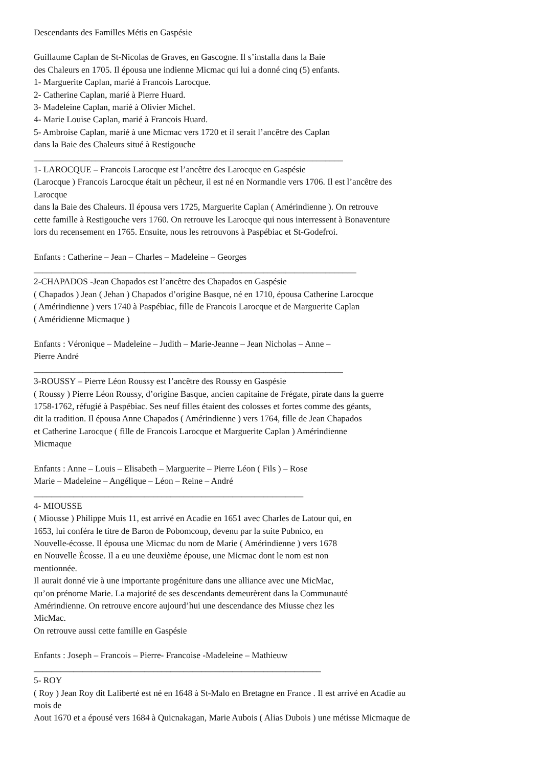Descendants des Familles Métis en Gaspésie
Guillaume Caplan de St-Nicolas de Graves, en Gascogne. Il s’installa dans la Baie
des Chaleurs en 1705. Il épousa une indienne Micmac qui lui a donné cinq (5) enfants.
1- Marguerite Caplan, marié à Francois Larocque.
2- Catherine Caplan, marié à Pierre Huard.
3- Madeleine Caplan, marié à Olivier Michel.
4- Marie Louise Caplan, marié à Francois Huard.
5- Ambroise Caplan, marié à une Micmac vers 1720 et il serait l’ancêtre des Caplan
dans la Baie des Chaleurs situé à Restigouche
______________________________________________________________________
1- LAROCQUE – Francois Larocque est l’ancêtre des Larocque en Gaspésie
(Larocque ) Francois Larocque était un pêcheur, il est né en Normandie vers 1706. Il est l’ancêtre des
Larocque
dans la Baie des Chaleurs. Il épousa vers 1725, Marguerite Caplan ( Amérindienne ). On retrouve
cette famille à Restigouche vers 1760. On retrouve les Larocque qui nous interressent à Bonaventure
lors du recensement en 1765. Ensuite, nous les retrouvons à Paspébiac et St-Godefroi.
Enfants : Catherine – Jean – Charles – Madeleine – Georges
_________________________________________________________________________
2-CHAPADOS -Jean Chapados est l’ancêtre des Chapados en Gaspésie
( Chapados ) Jean ( Jehan ) Chapados d’origine Basque, né en 1710, épousa Catherine Larocque
( Amérindienne ) vers 1740 à Paspébiac, fille de Francois Larocque et de Marguerite Caplan
( Améridienne Micmaque )
Enfants : Véronique – Madeleine – Judith – Marie-Jeanne – Jean Nicholas – Anne –
Pierre André
______________________________________________________________________
3-ROUSSY – Pierre Léon Roussy est l’ancêtre des Roussy en Gaspésie
( Roussy ) Pierre Léon Roussy, d’origine Basque, ancien capitaine de Frégate, pirate dans la guerre
1758-1762, réfugié à Paspébiac. Ses neuf filles étaient des colosses et fortes comme des géants,
dit la tradition. Il épousa Anne Chapados ( Amérindienne ) vers 1764, fille de Jean Chapados
et Catherine Larocque ( fille de Francois Larocque et Marguerite Caplan ) Amérindienne
Micmaque
Enfants : Anne – Louis – Elisabeth – Marguerite – Pierre Léon ( Fils ) – Rose
Marie – Madeleine – Angélique – Léon – Reine – André
_____________________________________________________________
4- MIOUSSE
( Miousse ) Philippe Muis 11, est arrivé en Acadie en 1651 avec Charles de Latour qui, en
1653, lui conféra le titre de Baron de Pobomcoup, devenu par la suite Pubnico, en
Nouvelle-écosse. Il épousa une Micmac du nom de Marie ( Amérindienne ) vers 1678
en Nouvelle Écosse. Il a eu une deuxième épouse, une Micmac dont le nom est non
mentionnée.
Il aurait donné vie à une importante progéniture dans une alliance avec une MicMac,
qu’on prénome Marie. La majorité de ses descendants demeurèrent dans la Communauté
Amérindienne. On retrouve encore aujourd’hui une descendance des Miusse chez les
MicMac.
On retrouve aussi cette famille en Gaspésie
Enfants : Joseph – Francois – Pierre- Francoise -Madeleine – Mathieuw
_________________________________________________________________
5- ROY
( Roy ) Jean Roy dit Laliberté est né en 1648 à St-Malo en Bretagne en France . Il est arrivé en Acadie au
mois de
Aout 1670 et a épousé vers 1684 à Quicnakagan, Marie Aubois ( Alias Dubois ) une métisse Micmaque de